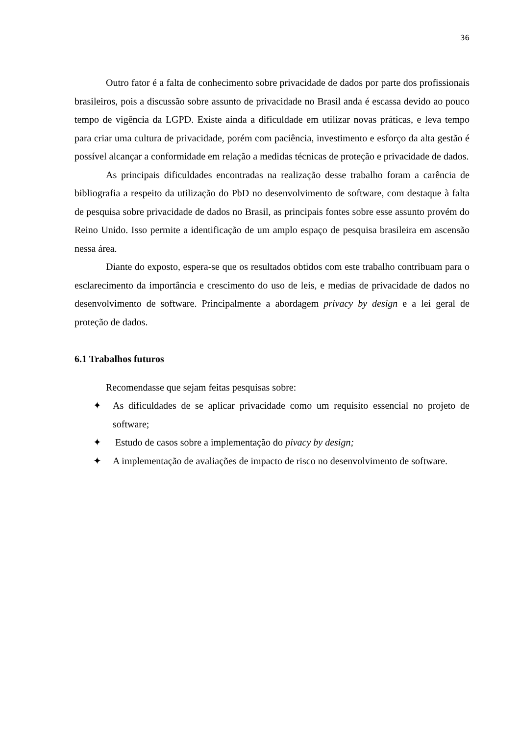36
Outro fator é a falta de conhecimento sobre privacidade de dados por parte dos profissionais brasileiros, pois a discussão sobre assunto de privacidade no Brasil anda é escassa devido ao pouco tempo de vigência da LGPD. Existe ainda a dificuldade em utilizar novas práticas, e leva tempo para criar uma cultura de privacidade, porém com paciência, investimento e esforço da alta gestão é possível alcançar a conformidade em relação a medidas técnicas de proteção e privacidade de dados.
As principais dificuldades encontradas na realização desse trabalho foram a carência de bibliografia a respeito da utilização do PbD no desenvolvimento de software, com destaque à falta de pesquisa sobre privacidade de dados no Brasil, as principais fontes sobre esse assunto provém do Reino Unido. Isso permite a identificação de um amplo espaço de pesquisa brasileira em ascensão nessa área.
Diante do exposto, espera-se que os resultados obtidos com este trabalho contribuam para o esclarecimento da importância e crescimento do uso de leis, e medias de privacidade de dados no desenvolvimento de software. Principalmente a abordagem privacy by design e a lei geral de proteção de dados.
6.1 Trabalhos futuros
Recomendasse que sejam feitas pesquisas sobre:
✦ As dificuldades de se aplicar privacidade como um requisito essencial no projeto de software;
✦ Estudo de casos sobre a implementação do pivacy by design;
✦ A implementação de avaliações de impacto de risco no desenvolvimento de software.